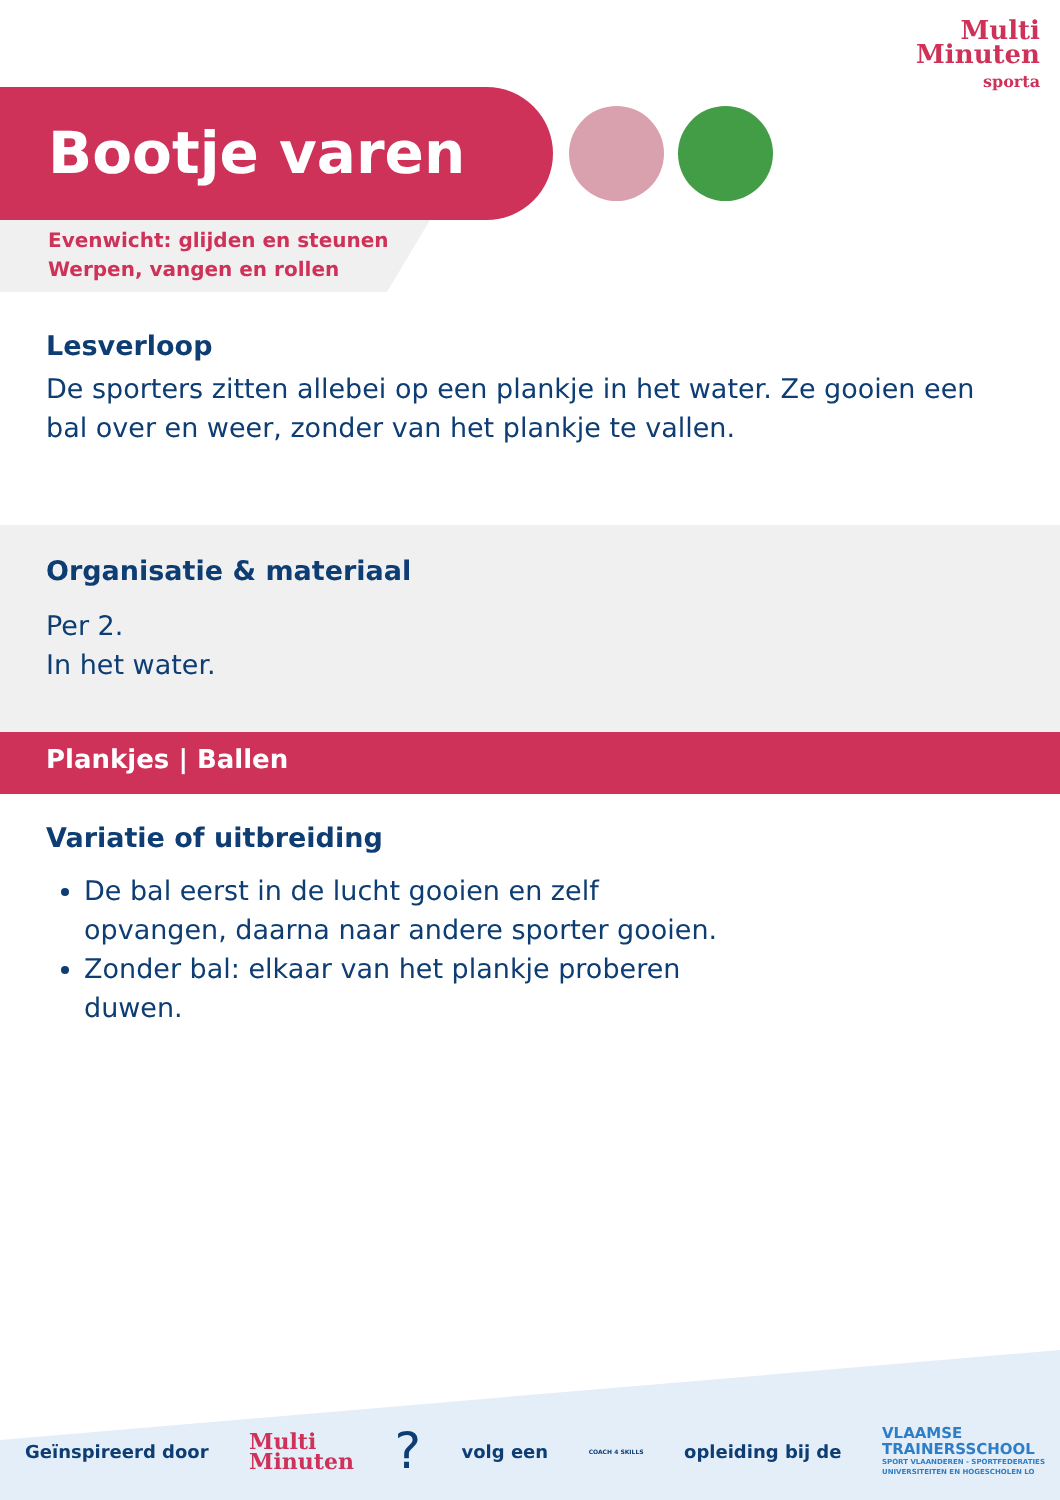Multi
Minuten
sporta
Bootje varen
Evenwicht: glijden en steunen
Werpen, vangen en rollen
Lesverloop
De sporters zitten allebei op een plankje in het water. Ze gooien een bal over en weer, zonder van het plankje te vallen.
Organisatie & materiaal
Per 2.
In het water.
Plankjes | Ballen
Variatie of uitbreiding
De bal eerst in de lucht gooien en zelf opvangen, daarna naar andere sporter gooien.
Zonder bal: elkaar van het plankje proberen duwen.
Geïnspireerd door Multi
Minuten? volg een COACH 4 SKILLS opleiding bij de VLAAMSE
TRAINERSSCHOOL
SPORT VLAANDEREN - SPORTFEDERATIES
UNIVERSITEITEN EN HOGESCHOLEN LO